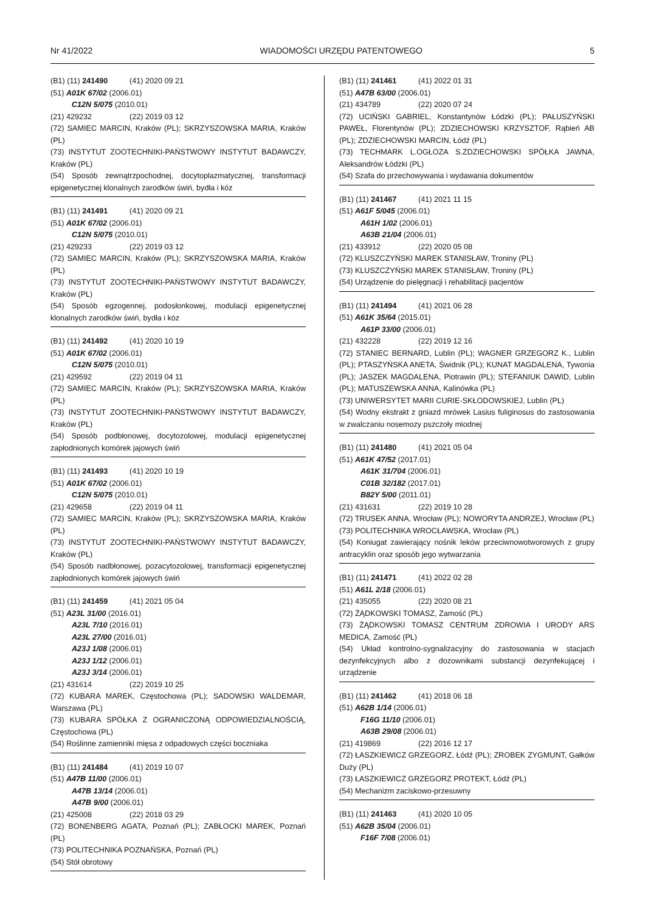Nr 41/2022 WIADOMOŚCI URZĘDU PATENTOWEGO 5
(B1) (11) 241490 (41) 2020 09 21
(51) A01K 67/02 (2006.01)
C12N 5/075 (2010.01)
(21) 429232 (22) 2019 03 12
(72) SAMIEC MARCIN, Kraków (PL); SKRZYSZOWSKA MARIA, Kraków (PL)
(73) INSTYTUT ZOOTECHNIKI-PAŃSTWOWY INSTYTUT BADAWCZY, Kraków (PL)
(54) Sposób zewnątrzpochodnej, docytoplazmatycznej, transformacji epigenetycznej klonalnych zarodków świń, bydła i kóz
(B1) (11) 241491 (41) 2020 09 21
(51) A01K 67/02 (2006.01)
C12N 5/075 (2010.01)
(21) 429233 (22) 2019 03 12
(72) SAMIEC MARCIN, Kraków (PL); SKRZYSZOWSKA MARIA, Kraków (PL)
(73) INSTYTUT ZOOTECHNIKI-PAŃSTWOWY INSTYTUT BADAWCZY, Kraków (PL)
(54) Sposób egzogennej, podosłonkowej, modulacji epigenetycznej klonalnych zarodków świń, bydła i kóz
(B1) (11) 241492 (41) 2020 10 19
(51) A01K 67/02 (2006.01)
C12N 5/075 (2010.01)
(21) 429592 (22) 2019 04 11
(72) SAMIEC MARCIN, Kraków (PL); SKRZYSZOWSKA MARIA, Kraków (PL)
(73) INSTYTUT ZOOTECHNIKI-PAŃSTWOWY INSTYTUT BADAWCZY, Kraków (PL)
(54) Sposób podbłonowej, docytozolowej, modulacji epigenetycznej zapłodnionych komórek jajowych świń
(B1) (11) 241493 (41) 2020 10 19
(51) A01K 67/02 (2006.01)
C12N 5/075 (2010.01)
(21) 429658 (22) 2019 04 11
(72) SAMIEC MARCIN, Kraków (PL); SKRZYSZOWSKA MARIA, Kraków (PL)
(73) INSTYTUT ZOOTECHNIKI-PAŃSTWOWY INSTYTUT BADAWCZY, Kraków (PL)
(54) Sposób nadbłonowej, pozacytozolowej, transformacji epigenetycznej zapłodnionych komórek jajowych świń
(B1) (11) 241459 (41) 2021 05 04
(51) A23L 31/00 (2016.01)
A23L 7/10 (2016.01)
A23L 27/00 (2016.01)
A23J 1/08 (2006.01)
A23J 1/12 (2006.01)
A23J 3/14 (2006.01)
(21) 431614 (22) 2019 10 25
(72) KUBARA MAREK, Częstochowa (PL); SADOWSKI WALDEMAR, Warszawa (PL)
(73) KUBARA SPÓŁKA Z OGRANICZONĄ ODPOWIEDZIALNOŚCIĄ, Częstochowa (PL)
(54) Roślinne zamienniki mięsa z odpadowych części boczniaka
(B1) (11) 241484 (41) 2019 10 07
(51) A47B 11/00 (2006.01)
A47B 13/14 (2006.01)
A47B 9/00 (2006.01)
(21) 425008 (22) 2018 03 29
(72) BONENBERG AGATA, Poznań (PL); ZABŁOCKI MAREK, Poznań (PL)
(73) POLITECHNIKA POZNAŃSKA, Poznań (PL)
(54) Stół obrotowy
(B1) (11) 241461 (41) 2022 01 31
(51) A47B 63/00 (2006.01)
(21) 434789 (22) 2020 07 24
(72) UCIŃSKI GABRIEL, Konstantynów Łódzki (PL); PAŁUSZYŃSKI PAWEŁ, Florentynów (PL); ZDZIECHOWSKI KRZYSZTOF, Rąbień AB (PL); ZDZIECHOWSKI MARCIN, Łódź (PL)
(73) TECHMARK L.OGŁOZA S.ZDZIECHOWSKI SPÓŁKA JAWNA, Aleksandrów Łódzki (PL)
(54) Szafa do przechowywania i wydawania dokumentów
(B1) (11) 241467 (41) 2021 11 15
(51) A61F 5/045 (2006.01)
A61H 1/02 (2006.01)
A63B 21/04 (2006.01)
(21) 433912 (22) 2020 05 08
(72) KLUSZCZYŃSKI MAREK STANISŁAW, Troniny (PL)
(73) KLUSZCZYŃSKI MAREK STANISŁAW, Troniny (PL)
(54) Urządzenie do pielęgnacji i rehabilitacji pacjentów
(B1) (11) 241494 (41) 2021 06 28
(51) A61K 35/64 (2015.01)
A61P 33/00 (2006.01)
(21) 432228 (22) 2019 12 16
(72) STANIEC BERNARD, Lublin (PL); WAGNER GRZEGORZ K., Lublin (PL); PTASZYŃSKA ANETA, Świdnik (PL); KUNAT MAGDALENA, Tywonia (PL); JASZEK MAGDALENA, Piotrawin (PL); STEFANIUK DAWID, Lublin (PL); MATUSZEWSKA ANNA, Kalinówka (PL)
(73) UNIWERSYTET MARII CURIE-SKŁODOWSKIEJ, Lublin (PL)
(54) Wodny ekstrakt z gniazd mrówek Lasius fuliginosus do zastosowania w zwalczaniu nosemozy pszczoły miodnej
(B1) (11) 241480 (41) 2021 05 04
(51) A61K 47/52 (2017.01)
A61K 31/704 (2006.01)
C01B 32/182 (2017.01)
B82Y 5/00 (2011.01)
(21) 431631 (22) 2019 10 28
(72) TRUSEK ANNA, Wrocław (PL); NOWORYTA ANDRZEJ, Wrocław (PL)
(73) POLITECHNIKA WROCŁAWSKA, Wrocław (PL)
(54) Koniugat zawierający nośnik leków przeciwnowotworowych z grupy antracyklin oraz sposób jego wytwarzania
(B1) (11) 241471 (41) 2022 02 28
(51) A61L 2/18 (2006.01)
(21) 435055 (22) 2020 08 21
(72) ŻĄDKOWSKI TOMASZ, Zamość (PL)
(73) ŻĄDKOWSKI TOMASZ CENTRUM ZDROWIA I URODY ARS MEDICA, Zamość (PL)
(54) Układ kontrolno-sygnalizacyjny do zastosowania w stacjach dezynfekcyjnych albo z dozownikami substancji dezynfekującej i urządzenie
(B1) (11) 241462 (41) 2018 06 18
(51) A62B 1/14 (2006.01)
F16G 11/10 (2006.01)
A63B 29/08 (2006.01)
(21) 419869 (22) 2016 12 17
(72) ŁASZKIEWICZ GRZEGORZ, Łódź (PL); ZROBEK ZYGMUNT, Gałków Duży (PL)
(73) ŁASZKIEWICZ GRZEGORZ PROTEKT, Łódź (PL)
(54) Mechanizm zaciskowo-przesuwny
(B1) (11) 241463 (41) 2020 10 05
(51) A62B 35/04 (2006.01)
F16F 7/08 (2006.01)